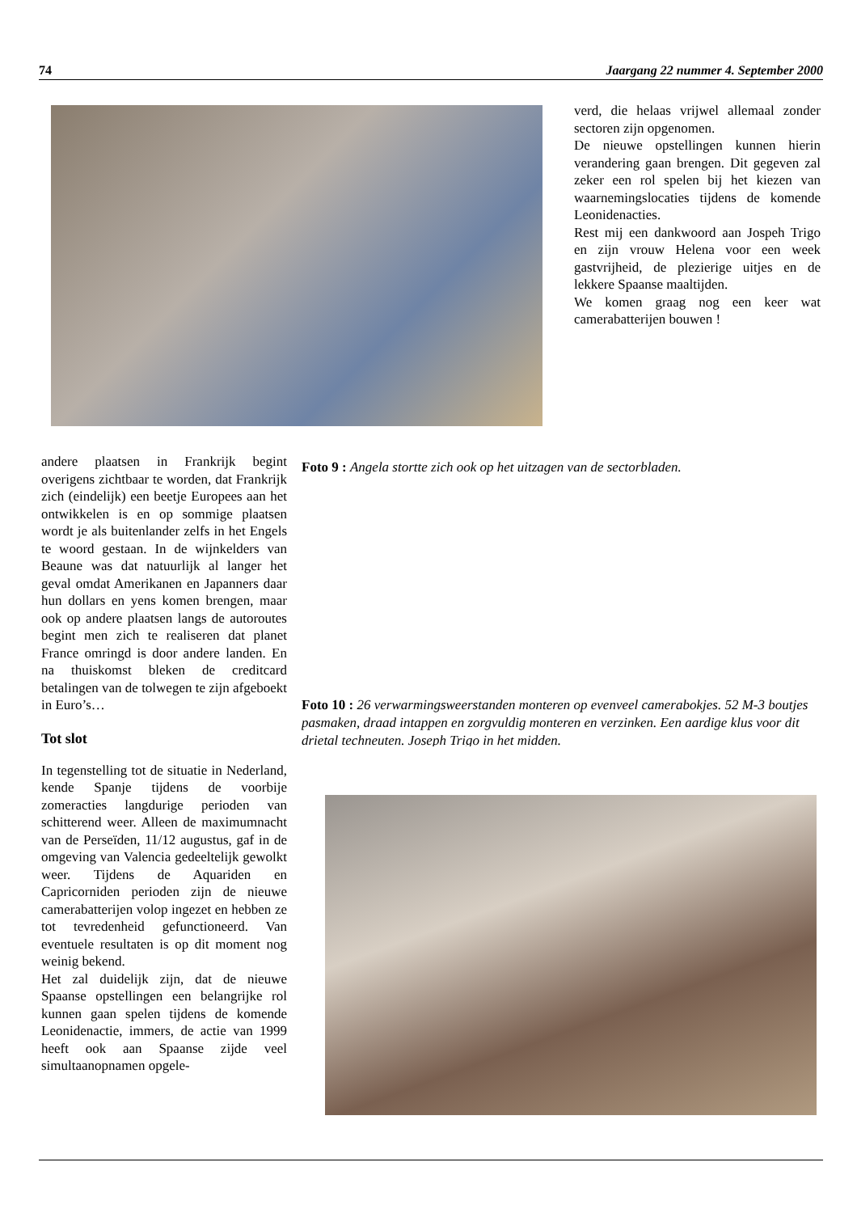74 Jaargang 22 nummer 4. September 2000
verd, die helaas vrijwel allemaal zonder sectoren zijn opgenomen.
De nieuwe opstellingen kunnen hierin verandering gaan brengen. Dit gegeven zal zeker een rol spelen bij het kiezen van waarnemingslocaties tijdens de komende Leonidenacties.
Rest mij een dankwoord aan Jospeh Trigo en zijn vrouw Helena voor een week gastvrijheid, de plezierige uitjes en de lekkere Spaanse maaltijden.
We komen graag nog een keer wat camerabatterijen bouwen !
andere plaatsen in Frankrijk begint overigens zichtbaar te worden, dat Frankrijk zich (eindelijk) een beetje Europees aan het ontwikkelen is en op sommige plaatsen wordt je als buitenlander zelfs in het Engels te woord gestaan. In de wijnkelders van Beaune was dat natuurlijk al langer het geval omdat Amerikanen en Japanners daar hun dollars en yens komen brengen, maar ook op andere plaatsen langs de autoroutes begint men zich te realiseren dat planet France omringd is door andere landen. En na thuiskomst bleken de creditcard betalingen van de tolwegen te zijn afgeboekt in Euro’s…
Tot slot
In tegenstelling tot de situatie in Nederland, kende Spanje tijdens de voorbije zomeracties langdurige perioden van schitterend weer. Alleen de maximumnacht van de Perseïden, 11/12 augustus, gaf in de omgeving van Valencia gedeeltelijk gewolkt weer. Tijdens de Aquariden en Capricorniden perioden zijn de nieuwe camerabatterijen volop ingezet en hebben ze tot tevredenheid gefunctioneerd. Van eventuele resultaten is op dit moment nog weinig bekend.
Het zal duidelijk zijn, dat de nieuwe Spaanse opstellingen een belangrijke rol kunnen gaan spelen tijdens de komende Leonidenactie, immers, de actie van 1999 heeft ook aan Spaanse zijde veel simultaanopnamen opgele-
Foto 9 : Angela stortte zich ook op het uitzagen van de sectorbladen.
Foto 10 : 26 verwarmingsweerstanden monteren op evenveel camerabokjes. 52 M-3 boutjes pasmaken, draad intappen en zorgvuldig monteren en verzinken. Een aardige klus voor dit drietal techneuten. Joseph Trigo in het midden.